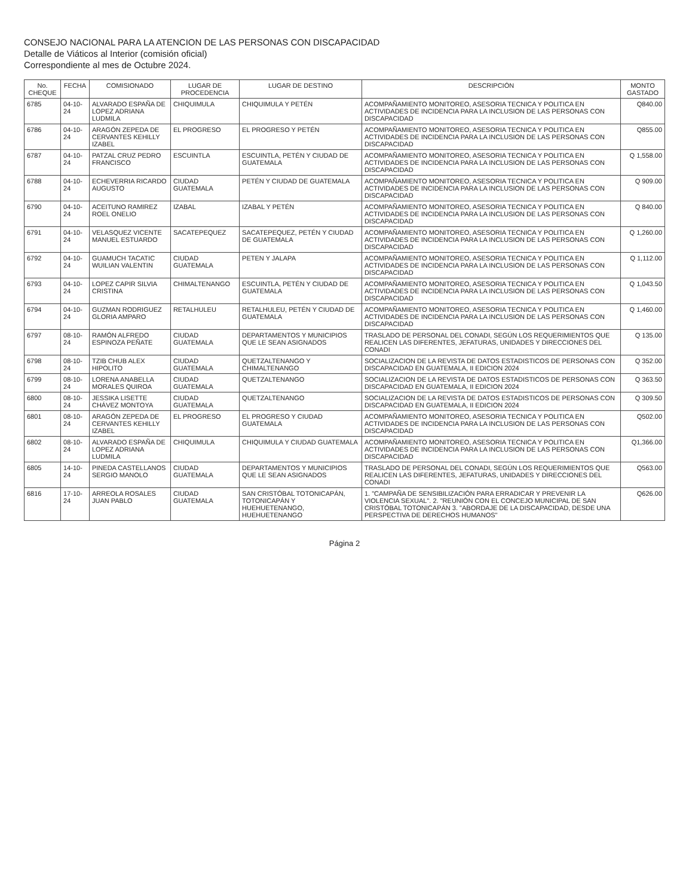CONSEJO NACIONAL PARA LA ATENCION DE LAS PERSONAS CON DISCAPACIDAD
Detalle de Viáticos al Interior (comisión oficial)
Correspondiente al mes de Octubre 2024.
| No. CHEQUE | FECHA | COMISIONADO | LUGAR DE PROCEDENCIA | LUGAR DE DESTINO | DESCRIPCIÓN | MONTO GASTADO |
| --- | --- | --- | --- | --- | --- | --- |
| 6785 | 04-10-24 | ALVARADO ESPAÑA DE LOPEZ ADRIANA LUDMILA | CHIQUIMULA | CHIQUIMULA Y PETÉN | ACOMPAÑAMIENTO MONITOREO, ASESORIA TECNICA Y POLITICA EN ACTIVIDADES DE INCIDENCIA PARA LA INCLUSION DE LAS PERSONAS CON DISCAPACIDAD | Q840.00 |
| 6786 | 04-10-24 | ARAGÓN ZEPEDA DE CERVANTES KEHILLY IZABEL | EL PROGRESO | EL PROGRESO Y PETÉN | ACOMPAÑAMIENTO MONITOREO, ASESORIA TECNICA Y POLITICA EN ACTIVIDADES DE INCIDENCIA PARA LA INCLUSION DE LAS PERSONAS CON DISCAPACIDAD | Q855.00 |
| 6787 | 04-10-24 | PATZAL CRUZ PEDRO FRANCISCO | ESCUINTLA | ESCUINTLA, PETÉN Y CIUDAD DE GUATEMALA | ACOMPAÑAMIENTO MONITOREO, ASESORIA TECNICA Y POLITICA EN ACTIVIDADES DE INCIDENCIA PARA LA INCLUSION DE LAS PERSONAS CON DISCAPACIDAD | Q 1,558.00 |
| 6788 | 04-10-24 | ECHEVERRIA RICARDO AUGUSTO | CIUDAD GUATEMALA | PETÉN Y CIUDAD DE GUATEMALA | ACOMPAÑAMIENTO MONITOREO, ASESORIA TECNICA Y POLITICA EN ACTIVIDADES DE INCIDENCIA PARA LA INCLUSION DE LAS PERSONAS CON DISCAPACIDAD | Q 909.00 |
| 6790 | 04-10-24 | ACEITUNO RAMIREZ ROEL ONELIO | IZABAL | IZABAL Y PETÉN | ACOMPAÑAMIENTO MONITOREO, ASESORIA TECNICA Y POLITICA EN ACTIVIDADES DE INCIDENCIA PARA LA INCLUSION DE LAS PERSONAS CON DISCAPACIDAD | Q 840.00 |
| 6791 | 04-10-24 | VELASQUEZ VICENTE MANUEL ESTUARDO | SACATEPEQUEZ | SACATEPEQUEZ, PETÉN Y CIUDAD DE GUATEMALA | ACOMPAÑAMIENTO MONITOREO, ASESORIA TECNICA Y POLITICA EN ACTIVIDADES DE INCIDENCIA PARA LA INCLUSION DE LAS PERSONAS CON DISCAPACIDAD | Q 1,260.00 |
| 6792 | 04-10-24 | GUAMUCH TACATIC WUILIAN VALENTIN | CIUDAD GUATEMALA | PETEN Y JALAPA | ACOMPAÑAMIENTO MONITOREO, ASESORIA TECNICA Y POLITICA EN ACTIVIDADES DE INCIDENCIA PARA LA INCLUSION DE LAS PERSONAS CON DISCAPACIDAD | Q 1,112.00 |
| 6793 | 04-10-24 | LOPEZ CAPIR SILVIA CRISTINA | CHIMALTENANGO | ESCUINTLA, PETÉN Y CIUDAD DE GUATEMALA | ACOMPAÑAMIENTO MONITOREO, ASESORIA TECNICA Y POLITICA EN ACTIVIDADES DE INCIDENCIA PARA LA INCLUSION DE LAS PERSONAS CON DISCAPACIDAD | Q 1,043.50 |
| 6794 | 04-10-24 | GUZMAN RODRIGUEZ GLORIA AMPARO | RETALHULEU | RETALHULEU, PETÉN Y CIUDAD DE GUATEMALA | ACOMPAÑAMIENTO MONITOREO, ASESORIA TECNICA Y POLITICA EN ACTIVIDADES DE INCIDENCIA PARA LA INCLUSION DE LAS PERSONAS CON DISCAPACIDAD | Q 1,460.00 |
| 6797 | 08-10-24 | RAMÓN ALFREDO ESPINOZA PEÑATE | CIUDAD GUATEMALA | DEPARTAMENTOS Y MUNICIPIOS QUE LE SEAN ASIGNADOS | TRASLADO DE PERSONAL DEL CONADI, SEGÚN LOS REQUERIMIENTOS QUE REALICEN LAS DIFERENTES, JEFATURAS, UNIDADES Y DIRECCIONES DEL CONADI | Q 135.00 |
| 6798 | 08-10-24 | TZIB CHUB ALEX HIPOLITO | CIUDAD GUATEMALA | QUETZALTENANGO Y CHIMALTENANGO | SOCIALIZACION DE LA REVISTA DE DATOS ESTADISTICOS DE PERSONAS CON DISCAPACIDAD EN GUATEMALA, II EDICION 2024 | Q 352.00 |
| 6799 | 08-10-24 | LORENA ANABELLA MORALES QUIROA | CIUDAD GUATEMALA | QUETZALTENANGO | SOCIALIZACION DE LA REVISTA DE DATOS ESTADISTICOS DE PERSONAS CON DISCAPACIDAD EN GUATEMALA, II EDICION 2024 | Q 363.50 |
| 6800 | 08-10-24 | JESSIKA LISETTE CHÁVEZ MONTOYA | CIUDAD GUATEMALA | QUETZALTENANGO | SOCIALIZACION DE LA REVISTA DE DATOS ESTADISTICOS DE PERSONAS CON DISCAPACIDAD EN GUATEMALA, II EDICION 2024 | Q 309.50 |
| 6801 | 08-10-24 | ARAGÓN ZEPEDA DE CERVANTES KEHILLY IZABEL | EL PROGRESO | EL PROGRESO Y CIUDAD GUATEMALA | ACOMPAÑAMIENTO MONITOREO, ASESORIA TECNICA Y POLITICA EN ACTIVIDADES DE INCIDENCIA PARA LA INCLUSION DE LAS PERSONAS CON DISCAPACIDAD | Q502.00 |
| 6802 | 08-10-24 | ALVARADO ESPAÑA DE LOPEZ ADRIANA LUDMILA | CHIQUIMULA | CHIQUIMULA Y CIUDAD GUATEMALA | ACOMPAÑAMIENTO MONITOREO, ASESORIA TECNICA Y POLITICA EN ACTIVIDADES DE INCIDENCIA PARA LA INCLUSION DE LAS PERSONAS CON DISCAPACIDAD | Q1,366.00 |
| 6805 | 14-10-24 | PINEDA CASTELLANOS SERGIO MANOLO | CIUDAD GUATEMALA | DEPARTAMENTOS Y MUNICIPIOS QUE LE SEAN ASIGNADOS | TRASLADO DE PERSONAL DEL CONADI, SEGÚN LOS REQUERIMIENTOS QUE REALICEN LAS DIFERENTES, JEFATURAS, UNIDADES Y DIRECCIONES DEL CONADI | Q563.00 |
| 6816 | 17-10-24 | ARREOLA ROSALES JUAN PABLO | CIUDAD GUATEMALA | SAN CRISTÓBAL TOTONICAPÁN, TOTONICAPÁN Y HUEHUETENANGO, HUEHUETENANGO | 1. "CAMPAÑA DE SENSIBILIZACIÓN PARA ERRADICAR Y PREVENIR LA VIOLENCIA SEXUAL". 2. "REUNIÓN CON EL CONCEJO MUNICIPAL DE SAN CRISTÓBAL TOTONICAPÁN 3. "ABORDAJE DE LA DISCAPACIDAD, DESDE UNA PERSPECTIVA DE DERECHOS HUMANOS" | Q626.00 |
Página 2